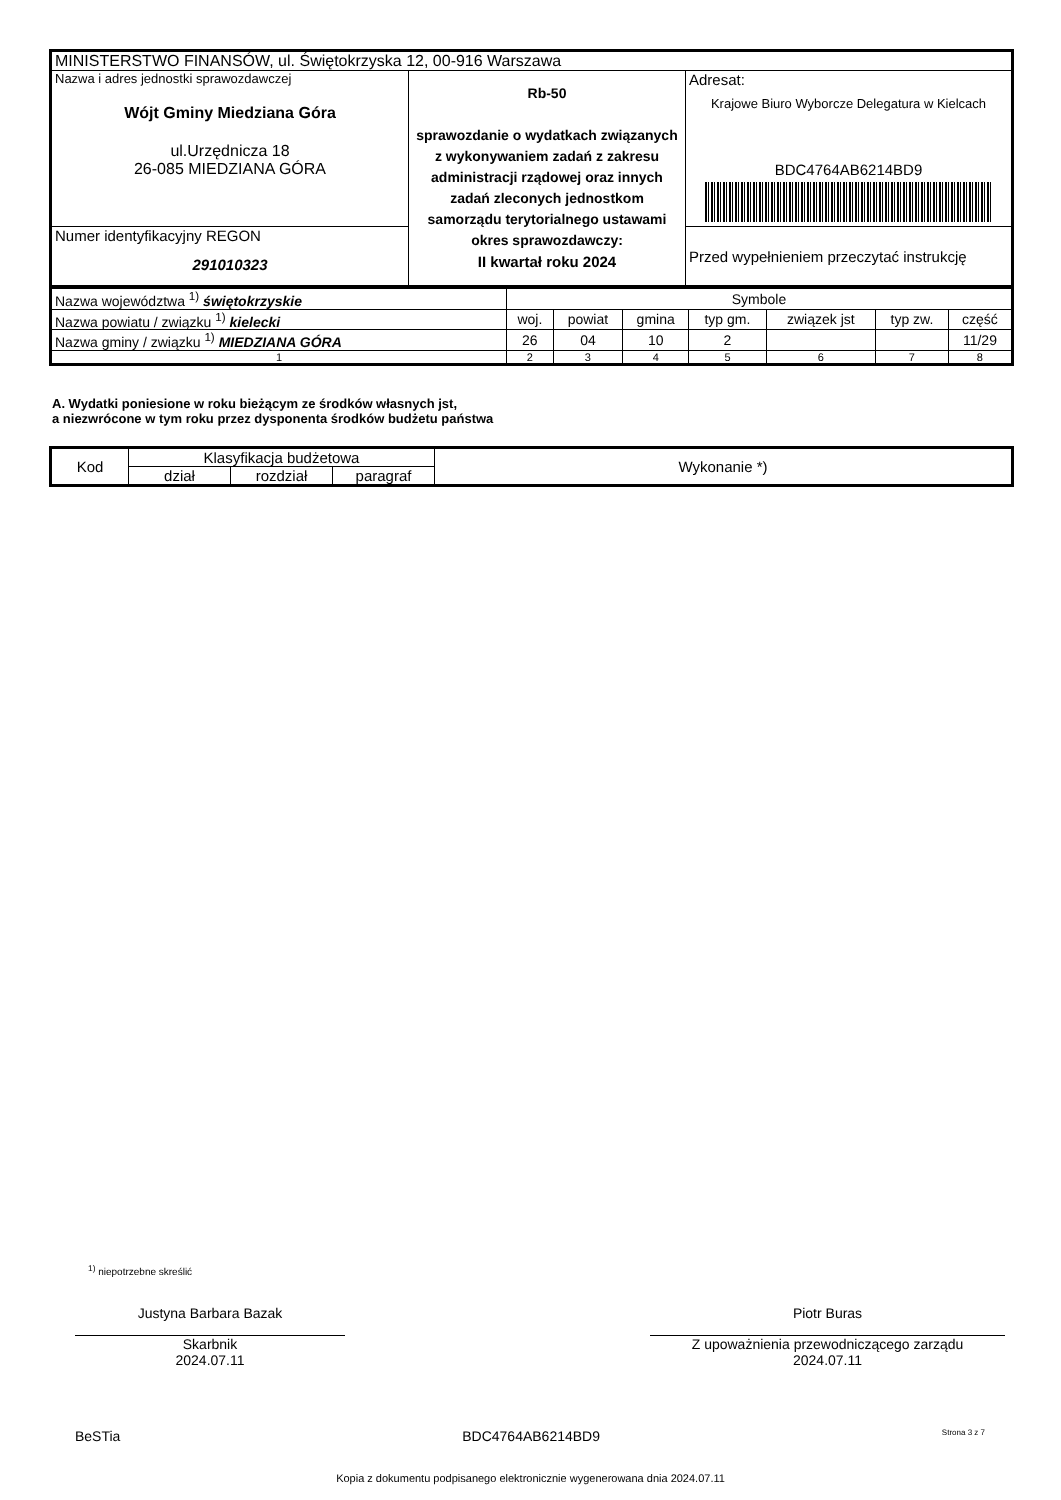| MINISTERSTWO FINANSÓW, ul. Świętokrzyska 12, 00-916 Warszawa | | |
| Nazwa i adres jednostki sprawozdawczej Wójt Gminy Miedziana Góra ul.Urzędnicza 18 26-085 MIEDZIANA GÓRA | Rb-50 sprawozdanie o wydatkach związanych z wykonywaniem zadań z zakresu administracji rządowej oraz innych zadań zleconych jednostkom samorządu terytorialnego ustawami okres sprawozdawczy: II kwartał roku 2024 | Adresat: Krajowe Biuro Wyborcze Delegatura w Kielcach BDC4764AB6214BD9 |
| Numer identyfikacyjny REGON 291010323 | | Przed wypełnieniem przeczytać instrukcję |
| Nazwa województwa <sup>1)</sup> świętokrzyskie | Symbole | | | | | | |
| Nazwa powiatu / związku <sup>1)</sup> kielecki | woj. | powiat | gmina | typ gm. | związek jst | typ zw. | część |
| Nazwa gminy / związku <sup>1)</sup> MIEDZIANA GÓRA | 26 | 04 | 10 | 2 | | | 11/29 |
| 1 | 2 | 3 | 4 | 5 | 6 | 7 | 8 |
A. Wydatki poniesione w roku bieżącym ze środków własnych jst,
a niezwrócone w tym roku przez dysponenta środków budżetu państwa
| Kod | Klasyfikacja budżetowa | | | Wykonanie *) |
| | dział | rozdział | paragraf | |
<sup>1)</sup> niepotrzebne skreślić
Justyna Barbara Bazak
Skarbnik
2024.07.11
Piotr Buras
Z upoważnienia przewodniczącego zarządu
2024.07.11
BeSTia BDC4764AB6214BD9 Strona 3 z 7
Kopia z dokumentu podpisanego elektronicznie wygenerowana dnia 2024.07.11